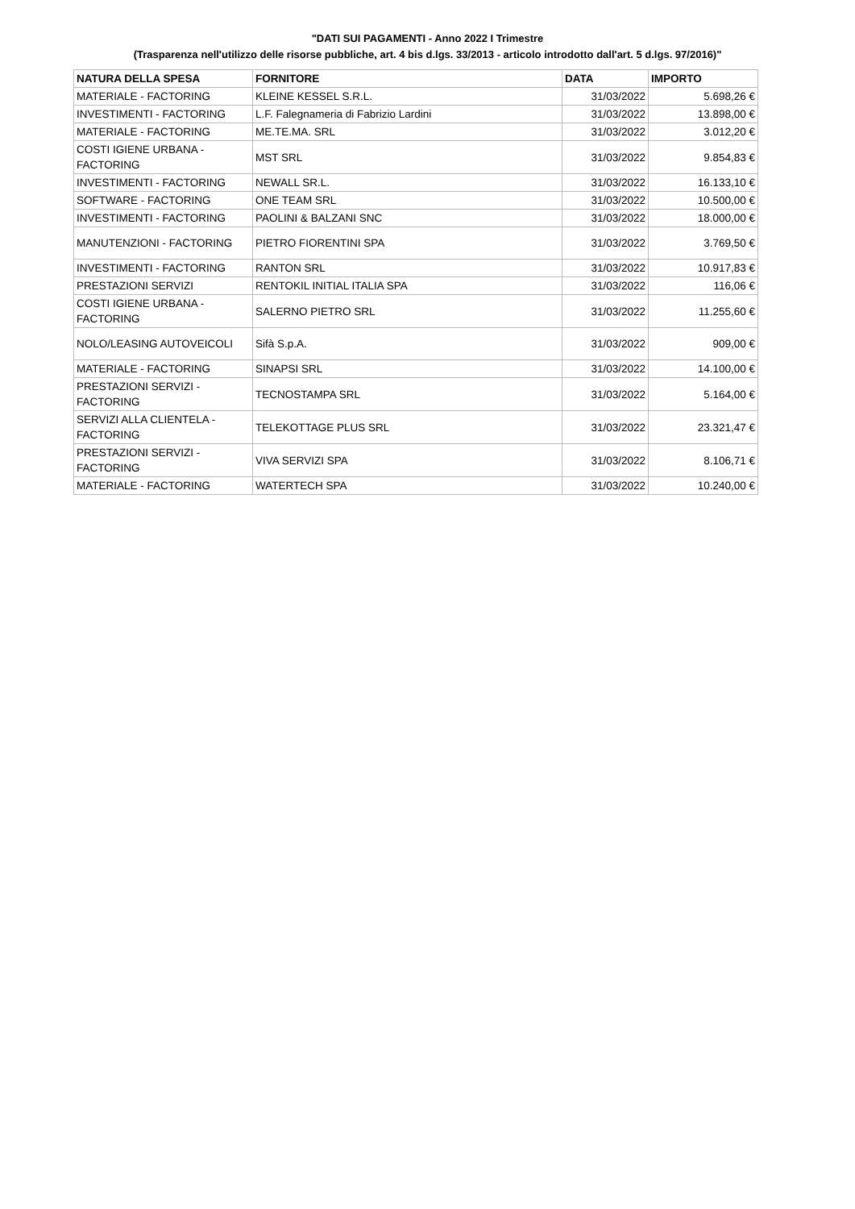"DATI SUI PAGAMENTI - Anno 2022 I Trimestre
(Trasparenza nell'utilizzo delle risorse pubbliche, art. 4 bis d.lgs. 33/2013 - articolo introdotto dall'art. 5 d.lgs. 97/2016)"
| NATURA DELLA SPESA | FORNITORE | DATA | IMPORTO |
| --- | --- | --- | --- |
| MATERIALE - FACTORING | KLEINE KESSEL S.R.L. | 31/03/2022 | 5.698,26 € |
| INVESTIMENTI - FACTORING | L.F. Falegnameria di Fabrizio Lardini | 31/03/2022 | 13.898,00 € |
| MATERIALE - FACTORING | ME.TE.MA. SRL | 31/03/2022 | 3.012,20 € |
| COSTI IGIENE URBANA - FACTORING | MST SRL | 31/03/2022 | 9.854,83 € |
| INVESTIMENTI - FACTORING | NEWALL SR.L. | 31/03/2022 | 16.133,10 € |
| SOFTWARE - FACTORING | ONE TEAM SRL | 31/03/2022 | 10.500,00 € |
| INVESTIMENTI - FACTORING | PAOLINI & BALZANI SNC | 31/03/2022 | 18.000,00 € |
| MANUTENZIONI - FACTORING | PIETRO FIORENTINI SPA | 31/03/2022 | 3.769,50 € |
| INVESTIMENTI - FACTORING | RANTON SRL | 31/03/2022 | 10.917,83 € |
| PRESTAZIONI SERVIZI | RENTOKIL INITIAL ITALIA SPA | 31/03/2022 | 116,06 € |
| COSTI IGIENE URBANA - FACTORING | SALERNO PIETRO SRL | 31/03/2022 | 11.255,60 € |
| NOLO/LEASING AUTOVEICOLI | Sifà S.p.A. | 31/03/2022 | 909,00 € |
| MATERIALE - FACTORING | SINAPSI SRL | 31/03/2022 | 14.100,00 € |
| PRESTAZIONI SERVIZI - FACTORING | TECNOSTAMPA SRL | 31/03/2022 | 5.164,00 € |
| SERVIZI ALLA CLIENTELA - FACTORING | TELEKOTTAGE PLUS SRL | 31/03/2022 | 23.321,47 € |
| PRESTAZIONI SERVIZI - FACTORING | VIVA SERVIZI SPA | 31/03/2022 | 8.106,71 € |
| MATERIALE - FACTORING | WATERTECH SPA | 31/03/2022 | 10.240,00 € |